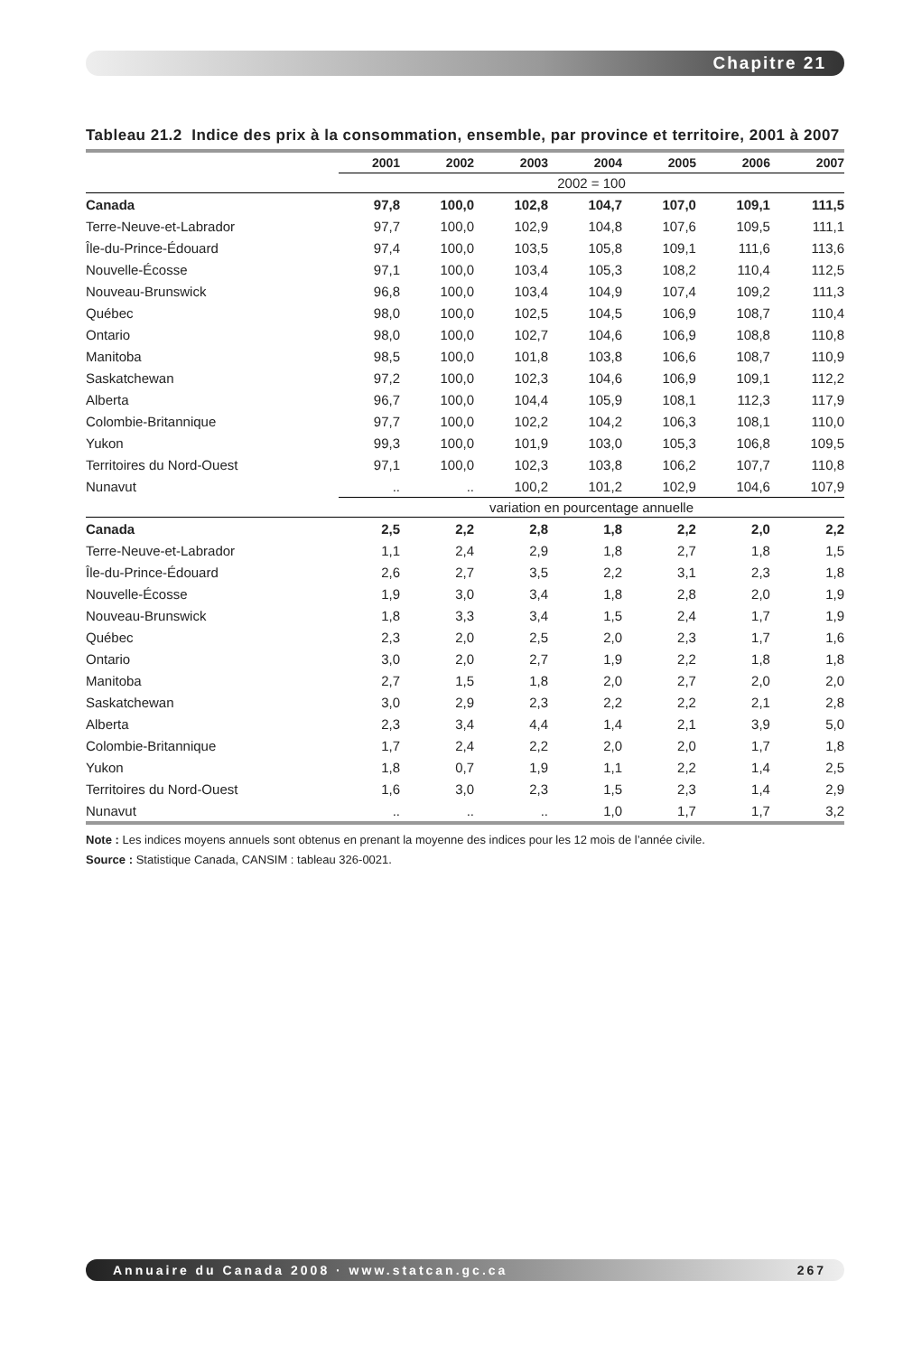Chapitre 21
Tableau 21.2 Indice des prix à la consommation, ensemble, par province et territoire, 2001 à 2007
| | 2001 | 2002 | 2003 | 2004 | 2005 | 2006 | 2007 |
| --- | --- | --- | --- | --- | --- | --- | --- |
| | 2002 = 100 | | | | | | |
| Canada | 97,8 | 100,0 | 102,8 | 104,7 | 107,0 | 109,1 | 111,5 |
| Terre-Neuve-et-Labrador | 97,7 | 100,0 | 102,9 | 104,8 | 107,6 | 109,5 | 111,1 |
| Île-du-Prince-Édouard | 97,4 | 100,0 | 103,5 | 105,8 | 109,1 | 111,6 | 113,6 |
| Nouvelle-Écosse | 97,1 | 100,0 | 103,4 | 105,3 | 108,2 | 110,4 | 112,5 |
| Nouveau-Brunswick | 96,8 | 100,0 | 103,4 | 104,9 | 107,4 | 109,2 | 111,3 |
| Québec | 98,0 | 100,0 | 102,5 | 104,5 | 106,9 | 108,7 | 110,4 |
| Ontario | 98,0 | 100,0 | 102,7 | 104,6 | 106,9 | 108,8 | 110,8 |
| Manitoba | 98,5 | 100,0 | 101,8 | 103,8 | 106,6 | 108,7 | 110,9 |
| Saskatchewan | 97,2 | 100,0 | 102,3 | 104,6 | 106,9 | 109,1 | 112,2 |
| Alberta | 96,7 | 100,0 | 104,4 | 105,9 | 108,1 | 112,3 | 117,9 |
| Colombie-Britannique | 97,7 | 100,0 | 102,2 | 104,2 | 106,3 | 108,1 | 110,0 |
| Yukon | 99,3 | 100,0 | 101,9 | 103,0 | 105,3 | 106,8 | 109,5 |
| Territoires du Nord-Ouest | 97,1 | 100,0 | 102,3 | 103,8 | 106,2 | 107,7 | 110,8 |
| Nunavut | .. | .. | 100,2 | 101,2 | 102,9 | 104,6 | 107,9 |
| | variation en pourcentage annuelle | | | | | | |
| Canada | 2,5 | 2,2 | 2,8 | 1,8 | 2,2 | 2,0 | 2,2 |
| Terre-Neuve-et-Labrador | 1,1 | 2,4 | 2,9 | 1,8 | 2,7 | 1,8 | 1,5 |
| Île-du-Prince-Édouard | 2,6 | 2,7 | 3,5 | 2,2 | 3,1 | 2,3 | 1,8 |
| Nouvelle-Écosse | 1,9 | 3,0 | 3,4 | 1,8 | 2,8 | 2,0 | 1,9 |
| Nouveau-Brunswick | 1,8 | 3,3 | 3,4 | 1,5 | 2,4 | 1,7 | 1,9 |
| Québec | 2,3 | 2,0 | 2,5 | 2,0 | 2,3 | 1,7 | 1,6 |
| Ontario | 3,0 | 2,0 | 2,7 | 1,9 | 2,2 | 1,8 | 1,8 |
| Manitoba | 2,7 | 1,5 | 1,8 | 2,0 | 2,7 | 2,0 | 2,0 |
| Saskatchewan | 3,0 | 2,9 | 2,3 | 2,2 | 2,2 | 2,1 | 2,8 |
| Alberta | 2,3 | 3,4 | 4,4 | 1,4 | 2,1 | 3,9 | 5,0 |
| Colombie-Britannique | 1,7 | 2,4 | 2,2 | 2,0 | 2,0 | 1,7 | 1,8 |
| Yukon | 1,8 | 0,7 | 1,9 | 1,1 | 2,2 | 1,4 | 2,5 |
| Territoires du Nord-Ouest | 1,6 | 3,0 | 2,3 | 1,5 | 2,3 | 1,4 | 2,9 |
| Nunavut | .. | .. | .. | 1,0 | 1,7 | 1,7 | 3,2 |
Note : Les indices moyens annuels sont obtenus en prenant la moyenne des indices pour les 12 mois de l’année civile.
Source : Statistique Canada, CANSIM : tableau 326-0021.
Annuaire du Canada 2008 · www.statcan.gc.ca 267